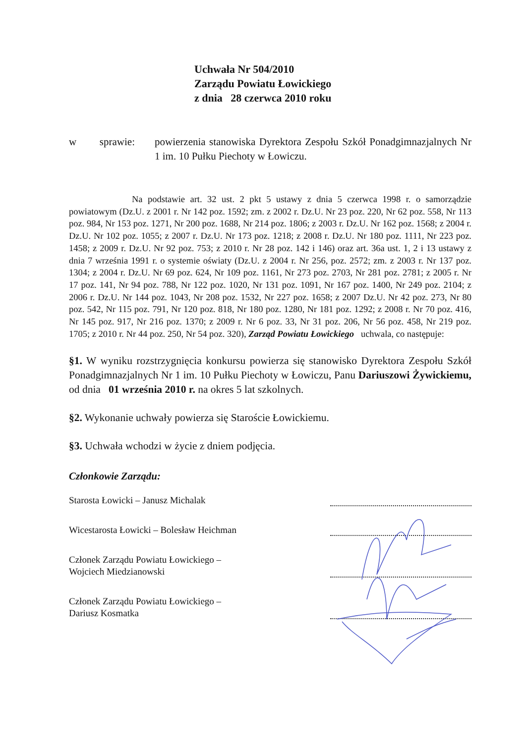Uchwała Nr 504/2010
Zarządu Powiatu Łowickiego
z dnia 28 czerwca 2010 roku
w sprawie: powierzenia stanowiska Dyrektora Zespołu Szkół Ponadgimnazjalnych Nr 1 im. 10 Pułku Piechoty w Łowiczu.
Na podstawie art. 32 ust. 2 pkt 5 ustawy z dnia 5 czerwca 1998 r. o samorządzie powiatowym (Dz.U. z 2001 r. Nr 142 poz. 1592; zm. z 2002 r. Dz.U. Nr 23 poz. 220, Nr 62 poz. 558, Nr 113 poz. 984, Nr 153 poz. 1271, Nr 200 poz. 1688, Nr 214 poz. 1806; z 2003 r. Dz.U. Nr 162 poz. 1568; z 2004 r. Dz.U. Nr 102 poz. 1055; z 2007 r. Dz.U. Nr 173 poz. 1218; z 2008 r. Dz.U. Nr 180 poz. 1111, Nr 223 poz. 1458; z 2009 r. Dz.U. Nr 92 poz. 753; z 2010 r. Nr 28 poz. 142 i 146) oraz art. 36a ust. 1, 2 i 13 ustawy z dnia 7 września 1991 r. o systemie oświaty (Dz.U. z 2004 r. Nr 256, poz. 2572; zm. z 2003 r. Nr 137 poz. 1304; z 2004 r. Dz.U. Nr 69 poz. 624, Nr 109 poz. 1161, Nr 273 poz. 2703, Nr 281 poz. 2781; z 2005 r. Nr 17 poz. 141, Nr 94 poz. 788, Nr 122 poz. 1020, Nr 131 poz. 1091, Nr 167 poz. 1400, Nr 249 poz. 2104; z 2006 r. Dz.U. Nr 144 poz. 1043, Nr 208 poz. 1532, Nr 227 poz. 1658; z 2007 Dz.U. Nr 42 poz. 273, Nr 80 poz. 542, Nr 115 poz. 791, Nr 120 poz. 818, Nr 180 poz. 1280, Nr 181 poz. 1292; z 2008 r. Nr 70 poz. 416, Nr 145 poz. 917, Nr 216 poz. 1370; z 2009 r. Nr 6 poz. 33, Nr 31 poz. 206, Nr 56 poz. 458, Nr 219 poz. 1705; z 2010 r. Nr 44 poz. 250, Nr 54 poz. 320), Zarząd Powiatu Łowickiego uchwala, co następuje:
§1. W wyniku rozstrzygnięcia konkursu powierza się stanowisko Dyrektora Zespołu Szkół Ponadgimnazjalnych Nr 1 im. 10 Pułku Piechoty w Łowiczu, Panu Dariuszowi Żywickiemu, od dnia 01 września 2010 r. na okres 5 lat szkolnych.
§2. Wykonanie uchwały powierza się Staroście Łowickiemu.
§3. Uchwała wchodzi w życie z dniem podjęcia.
Członkowie Zarządu:
Starosta Łowicki – Janusz Michalak
Wicestarosta Łowicki – Bolesław Heichman
Członek Zarządu Powiatu Łowickiego –
Wojciech Miedzianowski
Członek Zarządu Powiatu Łowickiego –
Dariusz Kosmatka